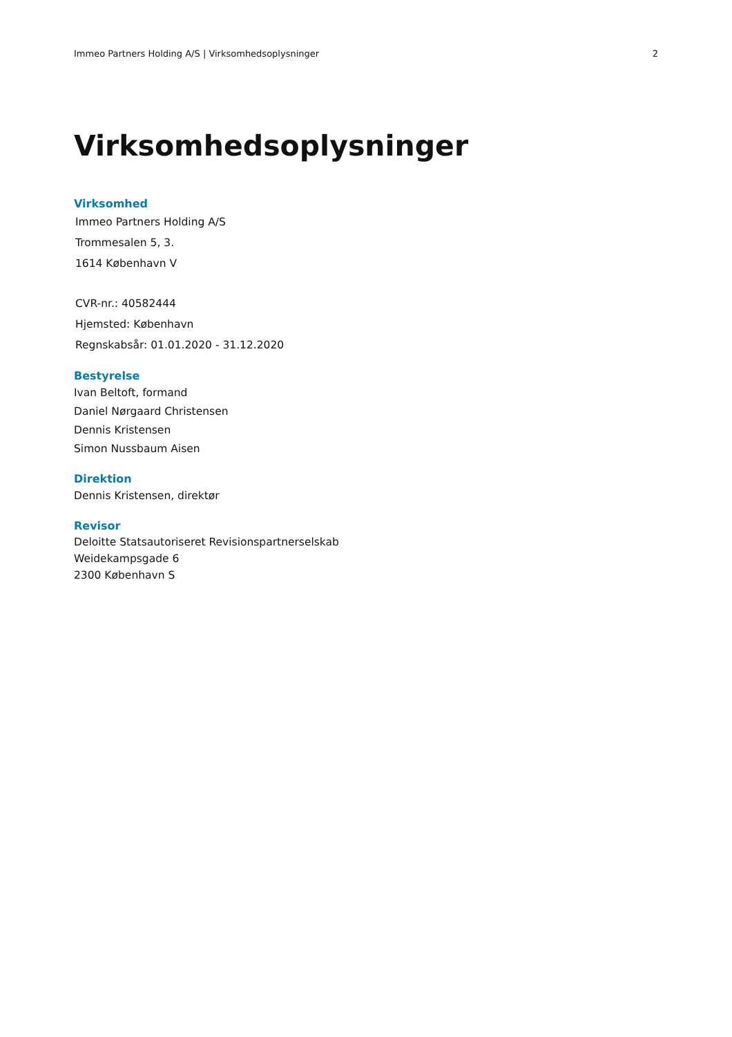Immeo Partners Holding A/S | Virksomhedsoplysninger 2
Virksomhedsoplysninger
Virksomhed
Immeo Partners Holding A/S
Trommesalen 5, 3.
1614 København V
CVR-nr.: 40582444
Hjemsted: København
Regnskabsår: 01.01.2020 - 31.12.2020
Bestyrelse
Ivan Beltoft, formand
Daniel Nørgaard Christensen
Dennis Kristensen
Simon Nussbaum Aisen
Direktion
Dennis Kristensen, direktør
Revisor
Deloitte Statsautoriseret Revisionspartnerselskab
Weidekampsgade 6
2300 København S